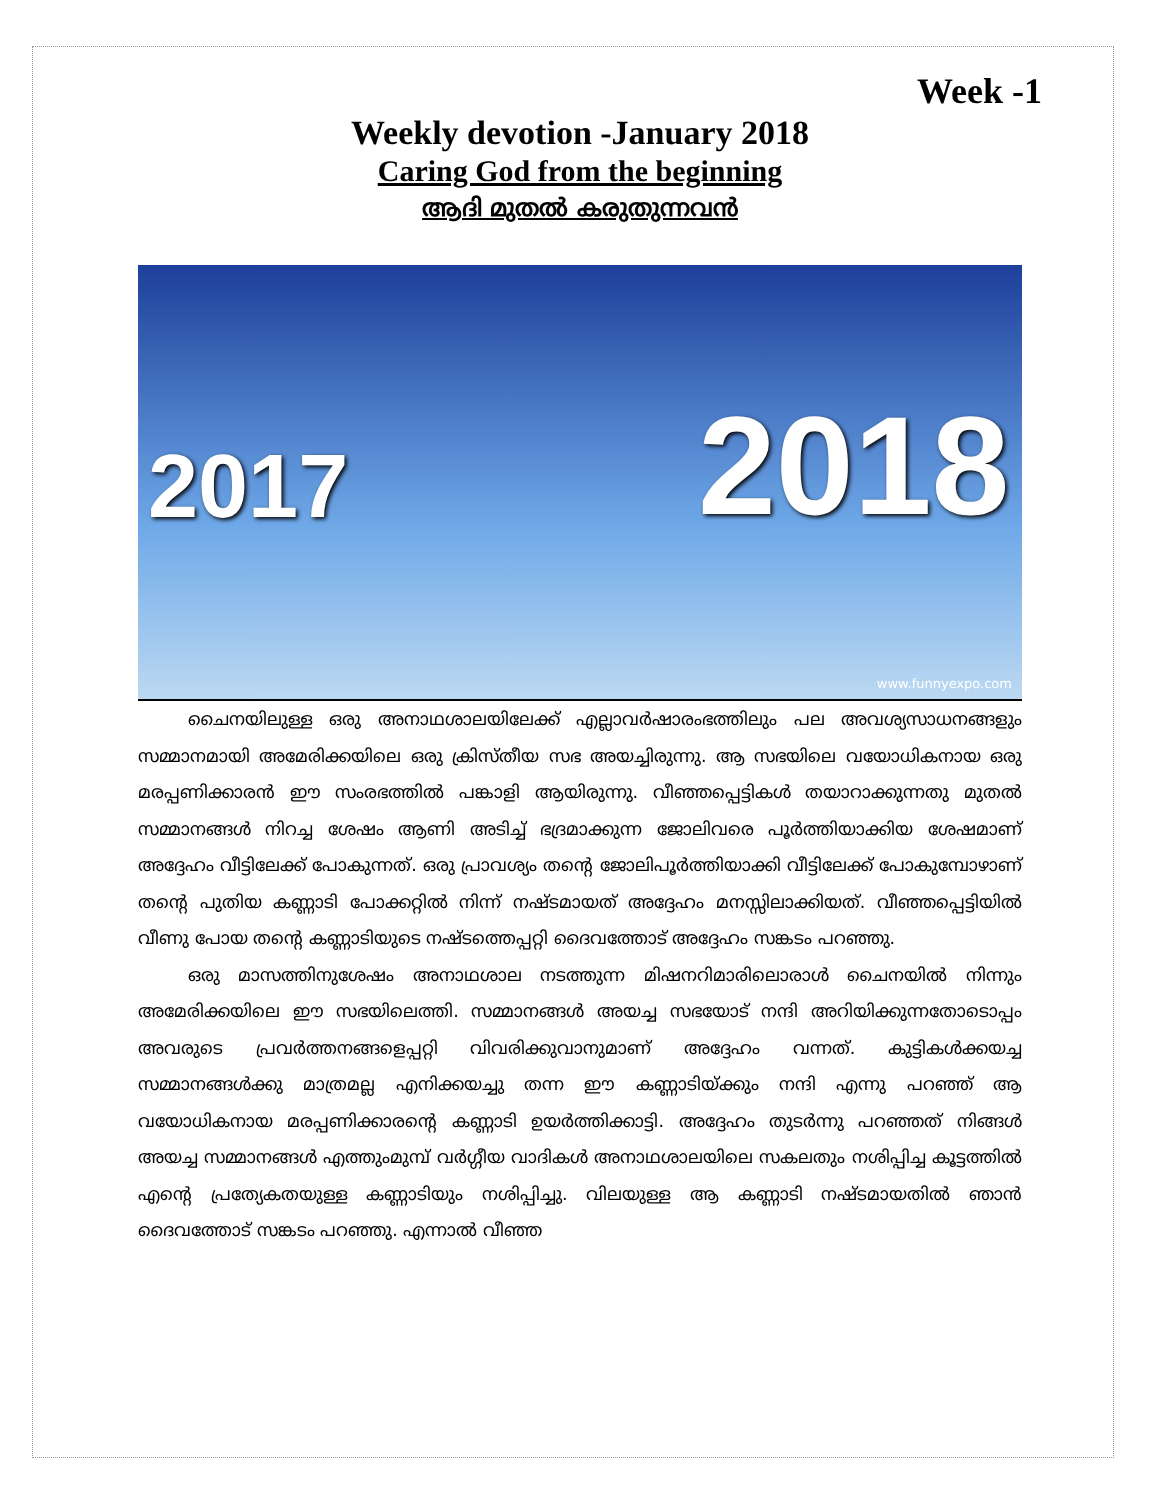Week -1
Weekly devotion -January 2018
Caring God from the beginning
ആദി മുതൽ കരുതുന്നവൻ
2017 2018
www.funnyexpo.com
ചൈനയിലുള്ള ഒരു അനാഥശാലയിലേക്ക് എല്ലാവർഷാരംഭത്തിലും പല അവശ്യസാധനങ്ങളും സമ്മാനമായി അമേരിക്കയിലെ ഒരു ക്രിസ്തീയ സഭ അയച്ചിരുന്നു. ആ സഭയിലെ വയോധികനായ ഒരു മരപ്പണിക്കാരൻ ഈ സംരഭത്തിൽ പങ്കാളി ആയിരുന്നു. വീഞ്ഞപ്പെട്ടികൾ തയാറാക്കുന്നതു മുതൽ സമ്മാനങ്ങൾ നിറച്ച ശേഷം ആണി അടിച്ച് ഭദ്രമാക്കുന്ന ജോലിവരെ പൂർത്തിയാക്കിയ ശേഷമാണ് അദ്ദേഹം വീട്ടിലേക്ക് പോകുന്നത്. ഒരു പ്രാവശ്യം തന്റെ ജോലിപൂർത്തിയാക്കി വീട്ടിലേക്ക് പോകുമ്പോഴാണ് തന്റെ പുതിയ കണ്ണാടി പോക്കറ്റിൽ നിന്ന് നഷ്ടമായത് അദ്ദേഹം മനസ്സിലാക്കിയത്. വീഞ്ഞപ്പെട്ടിയിൽ വീണു പോയ തന്റെ കണ്ണാടിയുടെ നഷ്ടത്തെപ്പറ്റി ദൈവത്തോട് അദ്ദേഹം സങ്കടം പറഞ്ഞു.
ഒരു മാസത്തിനുശേഷം അനാഥശാല നടത്തുന്ന മിഷനറിമാരിലൊരാൾ ചൈനയിൽ നിന്നും അമേരിക്കയിലെ ഈ സഭയിലെത്തി. സമ്മാനങ്ങൾ അയച്ച സഭയോട് നന്ദി അറിയിക്കുന്നതോടൊപ്പം അവരുടെ പ്രവർത്തനങ്ങളെപ്പറ്റി വിവരിക്കുവാനുമാണ് അദ്ദേഹം വന്നത്. കുട്ടികൾക്കയച്ച സമ്മാനങ്ങൾക്കു മാത്രമല്ല എനിക്കയച്ചു തന്ന ഈ കണ്ണാടിയ്ക്കും നന്ദി എന്നു പറഞ്ഞ് ആ വയോധികനായ മരപ്പണിക്കാരന്റെ കണ്ണാടി ഉയർത്തിക്കാട്ടി. അദ്ദേഹം തുടർന്നു പറഞ്ഞത് നിങ്ങൾ അയച്ച സമ്മാനങ്ങൾ എത്തുംമുമ്പ് വർഗ്ഗീയ വാദികൾ അനാഥശാലയിലെ സകലതും നശിപ്പിച്ച കൂട്ടത്തിൽ എന്റെ പ്രത്യേകതയുള്ള കണ്ണാടിയും നശിപ്പിച്ചു. വിലയുള്ള ആ കണ്ണാടി നഷ്ടമായതിൽ ഞാൻ ദൈവത്തോട് സങ്കടം പറഞ്ഞു. എന്നാൽ വീഞ്ഞ